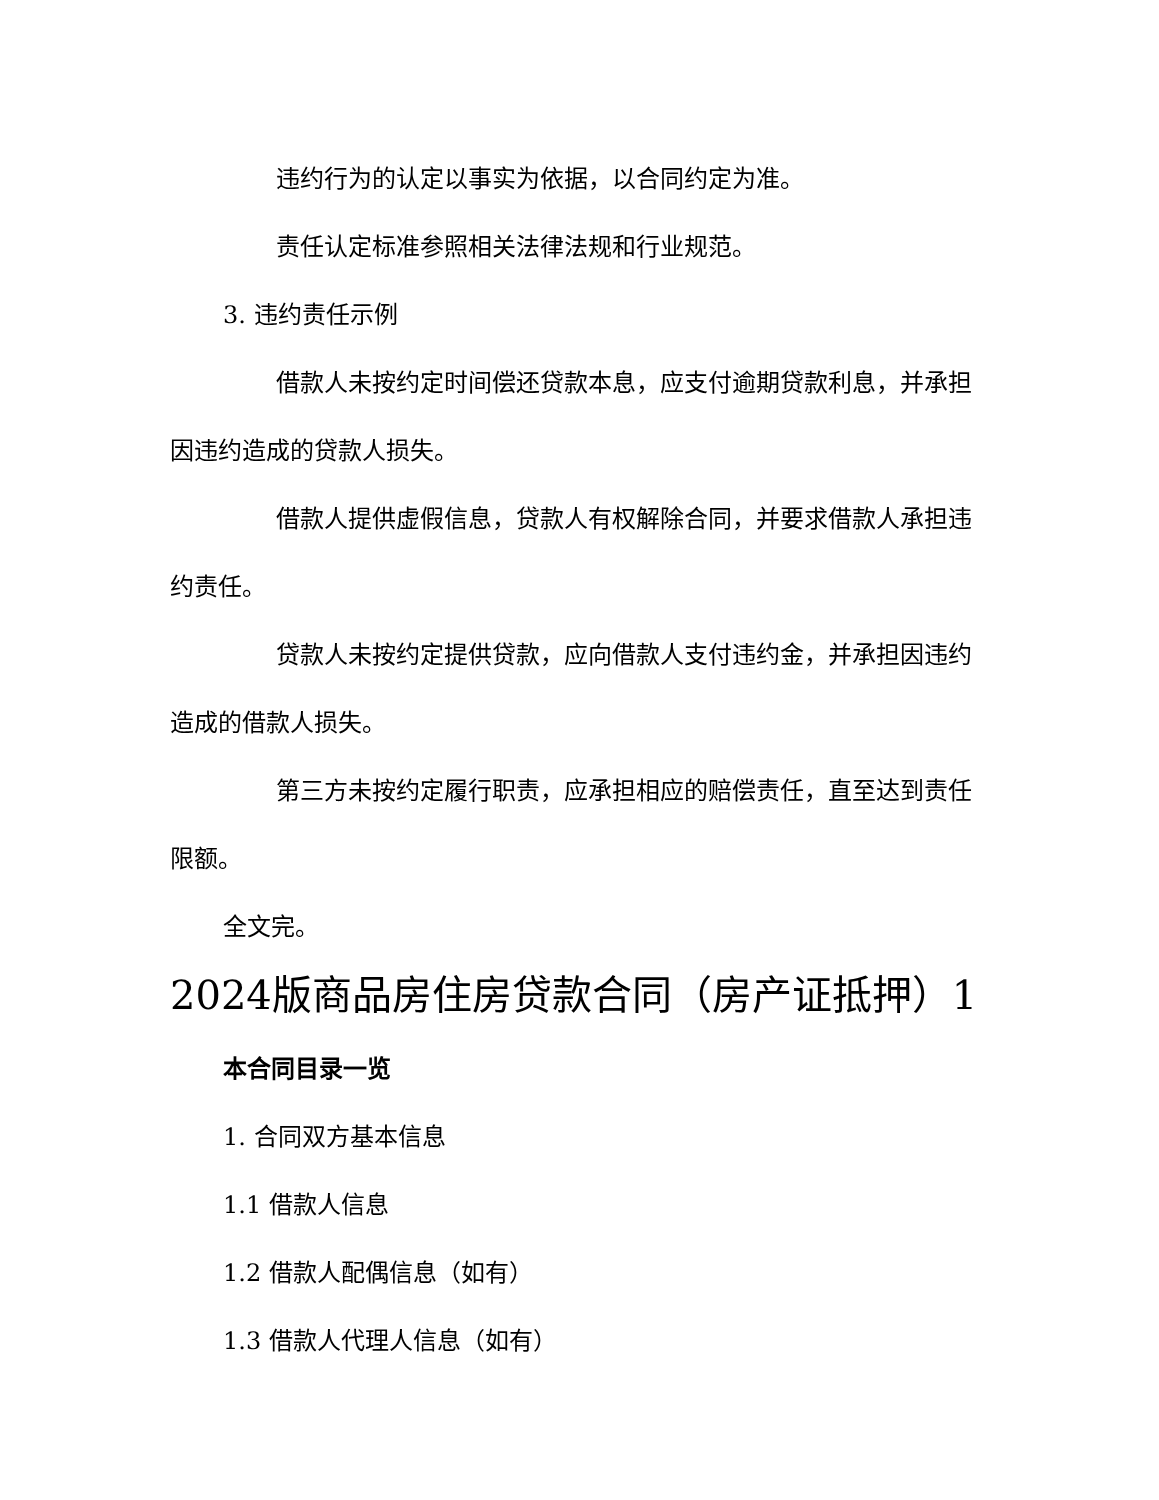违约行为的认定以事实为依据，以合同约定为准。
责任认定标准参照相关法律法规和行业规范。
3. 违约责任示例
借款人未按约定时间偿还贷款本息，应支付逾期贷款利息，并承担因违约造成的贷款人损失。
借款人提供虚假信息，贷款人有权解除合同，并要求借款人承担违约责任。
贷款人未按约定提供贷款，应向借款人支付违约金，并承担因违约造成的借款人损失。
第三方未按约定履行职责，应承担相应的赔偿责任，直至达到责任限额。
全文完。
2024版商品房住房贷款合同（房产证抵押）1
本合同目录一览
1. 合同双方基本信息
1.1 借款人信息
1.2 借款人配偶信息（如有）
1.3 借款人代理人信息（如有）